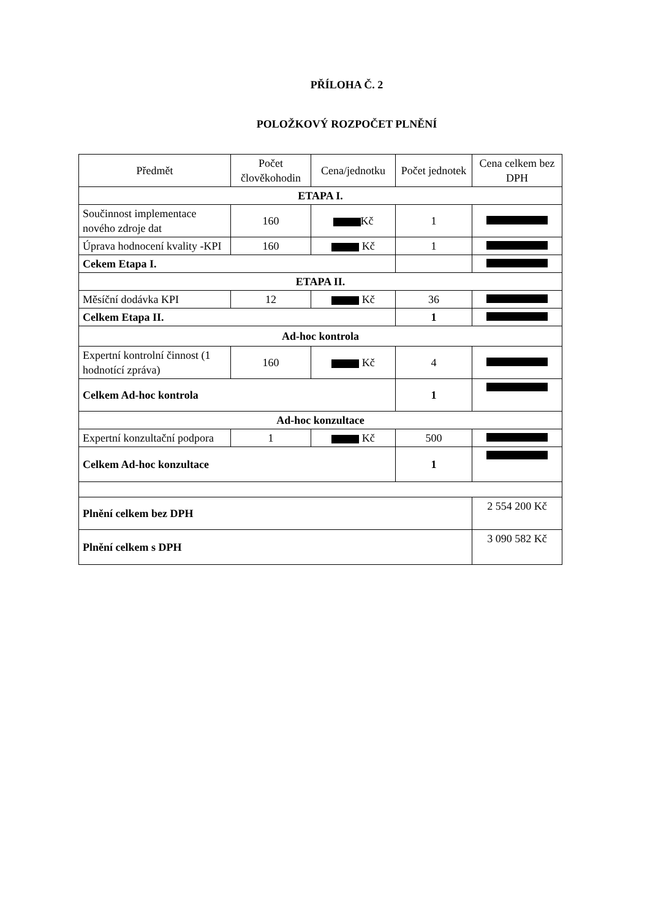PŘÍLOHA Č. 2
POLOŽKOVÝ ROZPOČET PLNĚNÍ
| Předmět | Počet člověkohodin | Cena/jednotku | Počet jednotek | Cena celkem bez DPH |
| --- | --- | --- | --- | --- |
| ETAPA I. | | | | |
| Součinnost implementace nového zdroje dat | 160 | Kč | 1 | |
| Úprava hodnocení kvality -KPI | 160 | Kč | 1 | |
| Cekem Etapa I. | | | | |
| ETAPA II. | | | | |
| Měsíční dodávka KPI | 12 | Kč | 36 | |
| Celkem Etapa II. | | | 1 | |
| Ad-hoc kontrola | | | | |
| Expertní kontrolní činnost (1 hodnotící zpráva) | 160 | Kč | 4 | |
| Celkem Ad-hoc kontrola | | | 1 | |
| Ad-hoc konzultace | | | | |
| Expertní konzultační podpora | 1 | Kč | 500 | |
| Celkem Ad-hoc konzultace | | | 1 | |
| Plnění celkem bez DPH | | | | 2 554 200 Kč |
| Plnění celkem s DPH | | | | 3 090 582 Kč |